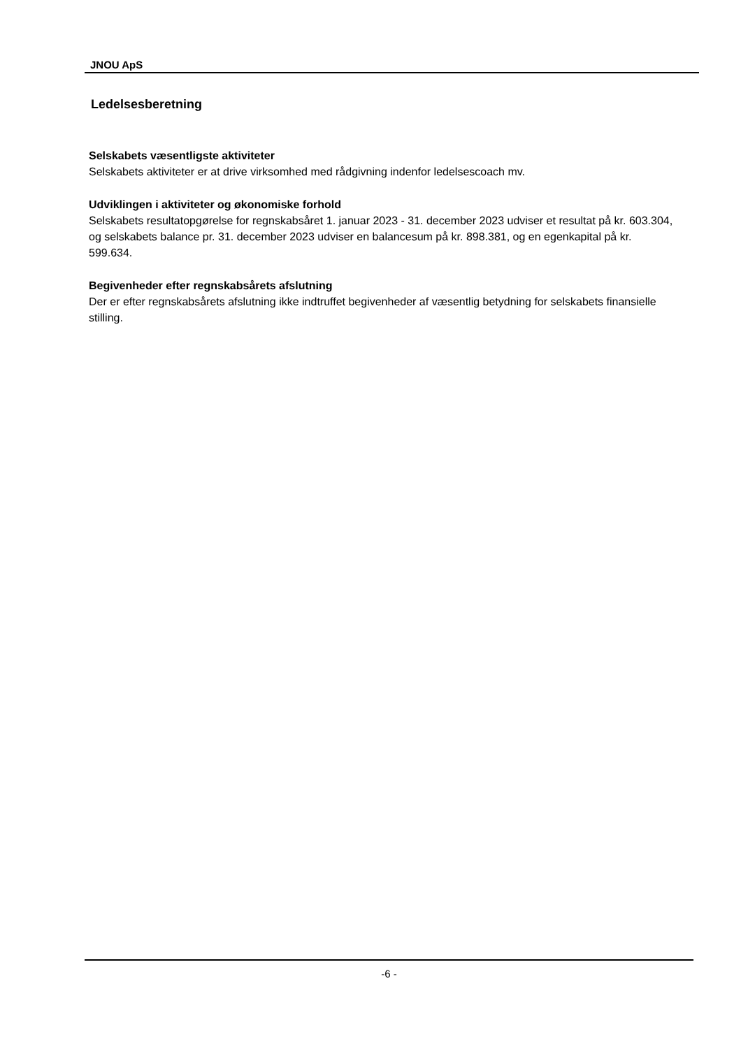JNOU ApS
Ledelsesberetning
Selskabets væsentligste aktiviteter
Selskabets aktiviteter er at drive virksomhed med rådgivning indenfor ledelsescoach mv.
Udviklingen i aktiviteter og økonomiske forhold
Selskabets resultatopgørelse for regnskabsåret 1. januar 2023 - 31. december 2023 udviser et resultat på kr. 603.304, og selskabets balance pr. 31. december 2023 udviser en balancesum på kr. 898.381, og en egenkapital på kr. 599.634.
Begivenheder efter regnskabsårets afslutning
Der er efter regnskabsårets afslutning ikke indtruffet begivenheder af væsentlig betydning for selskabets finansielle stilling.
-6 -